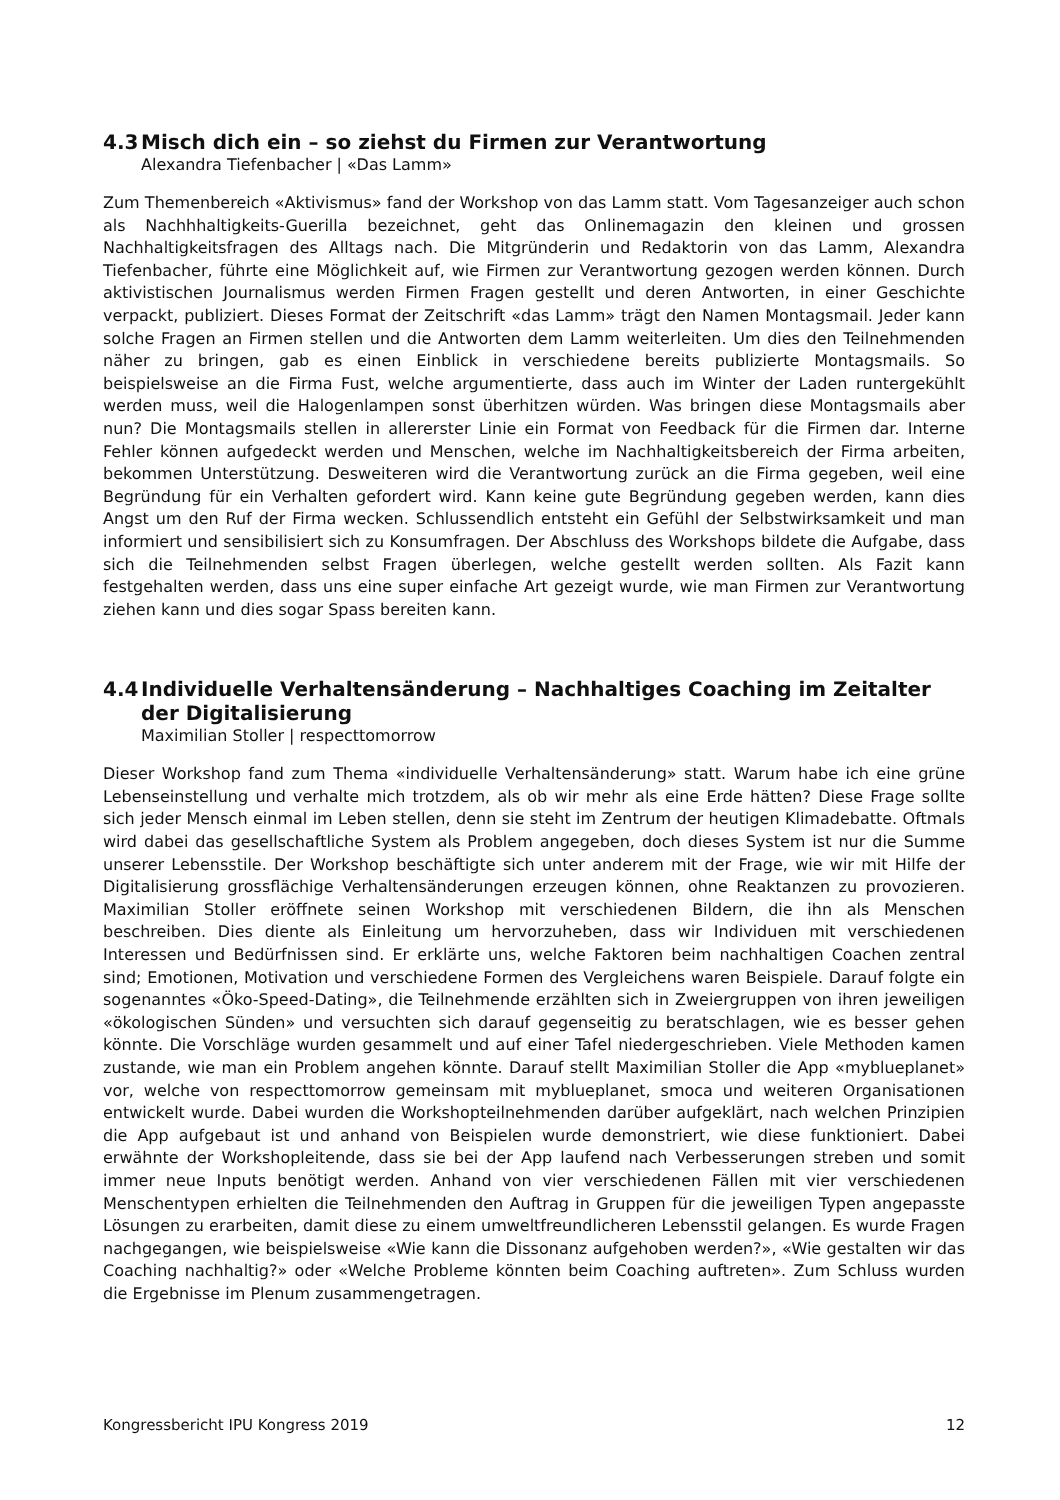4.3 Misch dich ein – so ziehst du Firmen zur Verantwortung
Alexandra Tiefenbacher | «Das Lamm»
Zum Themenbereich «Aktivismus» fand der Workshop von das Lamm statt. Vom Tagesanzeiger auch schon als Nachhhaltigkeits-Guerilla bezeichnet, geht das Onlinemagazin den kleinen und grossen Nachhaltigkeitsfragen des Alltags nach. Die Mitgründerin und Redaktorin von das Lamm, Alexandra Tiefenbacher, führte eine Möglichkeit auf, wie Firmen zur Verantwortung gezogen werden können. Durch aktivistischen Journalismus werden Firmen Fragen gestellt und deren Antworten, in einer Geschichte verpackt, publiziert. Dieses Format der Zeitschrift «das Lamm» trägt den Namen Montagsmail. Jeder kann solche Fragen an Firmen stellen und die Antworten dem Lamm weiterleiten. Um dies den Teilnehmenden näher zu bringen, gab es einen Einblick in verschiedene bereits publizierte Montagsmails. So beispielsweise an die Firma Fust, welche argumentierte, dass auch im Winter der Laden runtergekühlt werden muss, weil die Halogenlampen sonst überhitzen würden. Was bringen diese Montagsmails aber nun? Die Montagsmails stellen in allererster Linie ein Format von Feedback für die Firmen dar. Interne Fehler können aufgedeckt werden und Menschen, welche im Nachhaltigkeitsbereich der Firma arbeiten, bekommen Unterstützung. Desweiteren wird die Verantwortung zurück an die Firma gegeben, weil eine Begründung für ein Verhalten gefordert wird. Kann keine gute Begründung gegeben werden, kann dies Angst um den Ruf der Firma wecken. Schlussendlich entsteht ein Gefühl der Selbstwirksamkeit und man informiert und sensibilisiert sich zu Konsumfragen. Der Abschluss des Workshops bildete die Aufgabe, dass sich die Teilnehmenden selbst Fragen überlegen, welche gestellt werden sollten. Als Fazit kann festgehalten werden, dass uns eine super einfache Art gezeigt wurde, wie man Firmen zur Verantwortung ziehen kann und dies sogar Spass bereiten kann.
4.4 Individuelle Verhaltensänderung – Nachhaltiges Coaching im Zeitalter der Digitalisierung
Maximilian Stoller | respecttomorrow
Dieser Workshop fand zum Thema «individuelle Verhaltensänderung» statt. Warum habe ich eine grüne Lebenseinstellung und verhalte mich trotzdem, als ob wir mehr als eine Erde hätten? Diese Frage sollte sich jeder Mensch einmal im Leben stellen, denn sie steht im Zentrum der heutigen Klimadebatte. Oftmals wird dabei das gesellschaftliche System als Problem angegeben, doch dieses System ist nur die Summe unserer Lebensstile. Der Workshop beschäftigte sich unter anderem mit der Frage, wie wir mit Hilfe der Digitalisierung grossflächige Verhaltensänderungen erzeugen können, ohne Reaktanzen zu provozieren. Maximilian Stoller eröffnete seinen Workshop mit verschiedenen Bildern, die ihn als Menschen beschreiben. Dies diente als Einleitung um hervorzuheben, dass wir Individuen mit verschiedenen Interessen und Bedürfnissen sind. Er erklärte uns, welche Faktoren beim nachhaltigen Coachen zentral sind; Emotionen, Motivation und verschiedene Formen des Vergleichens waren Beispiele. Darauf folgte ein sogenanntes «Öko-Speed-Dating», die Teilnehmende erzählten sich in Zweiergruppen von ihren jeweiligen «ökologischen Sünden» und versuchten sich darauf gegenseitig zu beratschlagen, wie es besser gehen könnte. Die Vorschläge wurden gesammelt und auf einer Tafel niedergeschrieben. Viele Methoden kamen zustande, wie man ein Problem angehen könnte. Darauf stellt Maximilian Stoller die App «myblueplanet» vor, welche von respecttomorrow gemeinsam mit myblueplanet, smoca und weiteren Organisationen entwickelt wurde. Dabei wurden die Workshopteilnehmenden darüber aufgeklärt, nach welchen Prinzipien die App aufgebaut ist und anhand von Beispielen wurde demonstriert, wie diese funktioniert. Dabei erwähnte der Workshopleitende, dass sie bei der App laufend nach Verbesserungen streben und somit immer neue Inputs benötigt werden. Anhand von vier verschiedenen Fällen mit vier verschiedenen Menschentypen erhielten die Teilnehmenden den Auftrag in Gruppen für die jeweiligen Typen angepasste Lösungen zu erarbeiten, damit diese zu einem umweltfreundlicheren Lebensstil gelangen. Es wurde Fragen nachgegangen, wie beispielsweise «Wie kann die Dissonanz aufgehoben werden?», «Wie gestalten wir das Coaching nachhaltig?» oder «Welche Probleme könnten beim Coaching auftreten». Zum Schluss wurden die Ergebnisse im Plenum zusammengetragen.
Kongressbericht IPU Kongress 2019 12